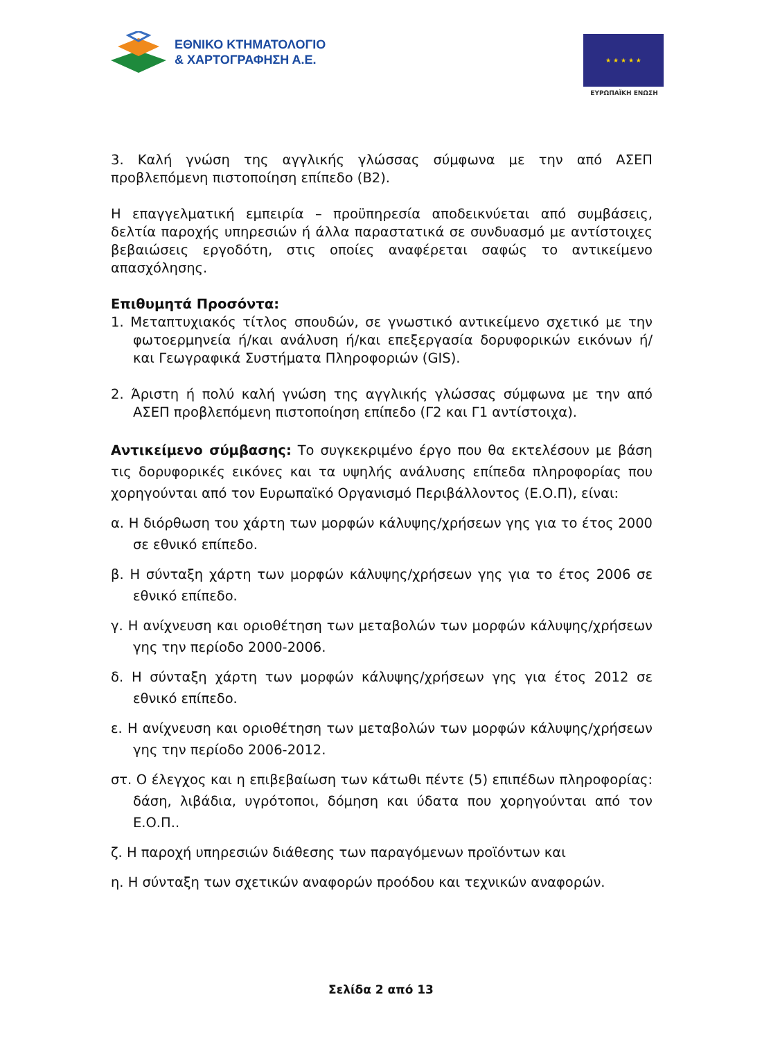ΕΘΝΙΚΟ ΚΤΗΜΑΤΟΛΟΓΙΟ
& ΧΑΡΤΟΓΡΑΦΗΣΗ Α.Ε.
★ ★ ★ ★ ★
ΕΥΡΩΠΑΪΚΗ ΕΝΩΣΗ
3. Καλή γνώση της αγγλικής γλώσσας σύμφωνα με την από ΑΣΕΠ προβλεπόμενη πιστοποίηση επίπεδο (Β2).
Η επαγγελματική εμπειρία – προϋπηρεσία αποδεικνύεται από συμβάσεις, δελτία παροχής υπηρεσιών ή άλλα παραστατικά σε συνδυασμό με αντίστοιχες βεβαιώσεις εργοδότη, στις οποίες αναφέρεται σαφώς το αντικείμενο απασχόλησης.
Επιθυμητά Προσόντα:
1. Μεταπτυχιακός τίτλος σπουδών, σε γνωστικό αντικείμενο σχετικό με την φωτοερμηνεία ή/και ανάλυση ή/και επεξεργασία δορυφορικών εικόνων ή/και Γεωγραφικά Συστήματα Πληροφοριών (GIS).
2. Άριστη ή πολύ καλή γνώση της αγγλικής γλώσσας σύμφωνα με την από ΑΣΕΠ προβλεπόμενη πιστοποίηση επίπεδο (Γ2 και Γ1 αντίστοιχα).
Αντικείμενο σύμβασης: Το συγκεκριμένο έργο που θα εκτελέσουν με βάση τις δορυφορικές εικόνες και τα υψηλής ανάλυσης επίπεδα πληροφορίας που χορηγούνται από τον Ευρωπαϊκό Οργανισμό Περιβάλλοντος (Ε.Ο.Π), είναι:
α. Η διόρθωση του χάρτη των μορφών κάλυψης/χρήσεων γης για το έτος 2000 σε εθνικό επίπεδο.
β. Η σύνταξη χάρτη των μορφών κάλυψης/χρήσεων γης για το έτος 2006 σε εθνικό επίπεδο.
γ. Η ανίχνευση και οριοθέτηση των μεταβολών των μορφών κάλυψης/χρήσεων γης την περίοδο 2000-2006.
δ. Η σύνταξη χάρτη των μορφών κάλυψης/χρήσεων γης για έτος 2012 σε εθνικό επίπεδο.
ε. Η ανίχνευση και οριοθέτηση των μεταβολών των μορφών κάλυψης/χρήσεων γης την περίοδο 2006-2012.
στ. Ο έλεγχος και η επιβεβαίωση των κάτωθι πέντε (5) επιπέδων πληροφορίας: δάση, λιβάδια, υγρότοποι, δόμηση και ύδατα που χορηγούνται από τον Ε.Ο.Π..
ζ. Η παροχή υπηρεσιών διάθεσης των παραγόμενων προϊόντων και
η. Η σύνταξη των σχετικών αναφορών προόδου και τεχνικών αναφορών.
Σελίδα 2 από 13